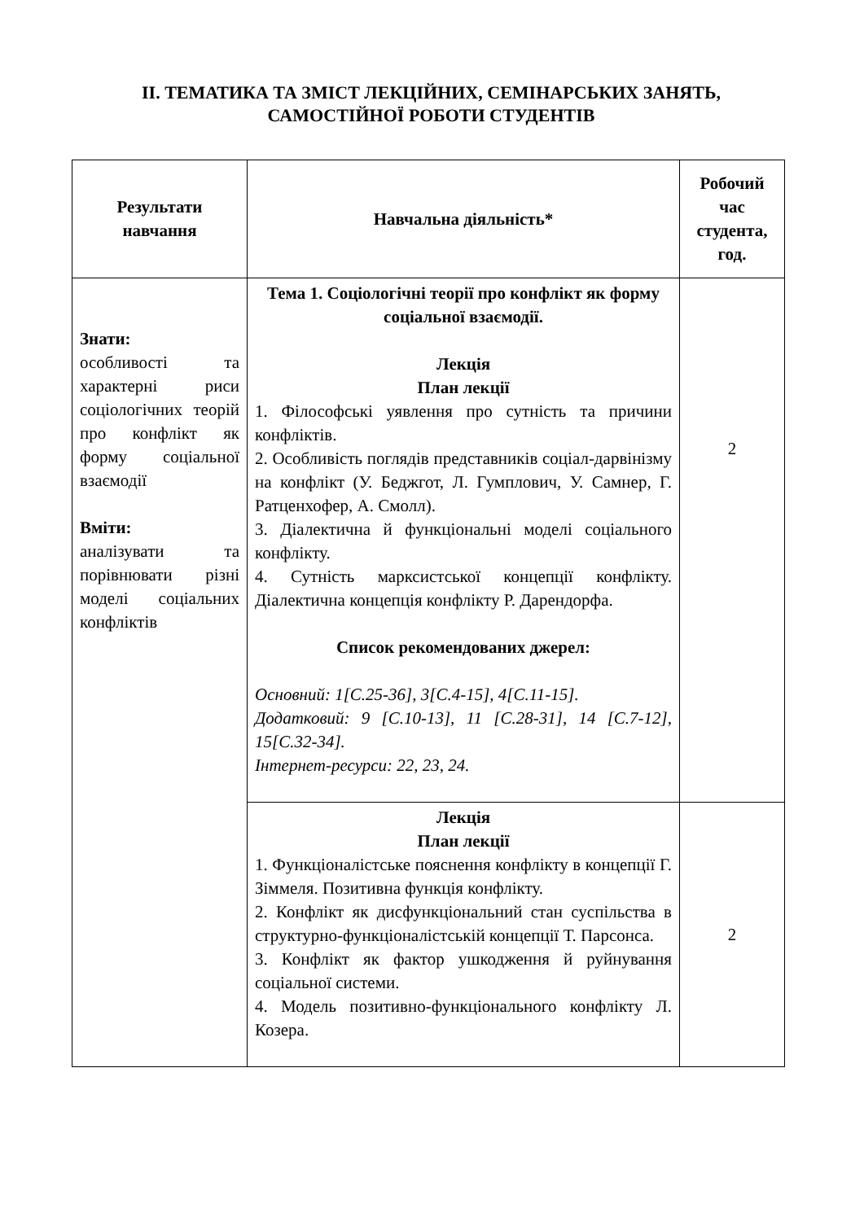ІІ. ТЕМАТИКА ТА ЗМІСТ ЛЕКЦІЙНИХ, СЕМІНАРСЬКИХ ЗАНЯТЬ,
САМОСТІЙНОЇ РОБОТИ СТУДЕНТІВ
| Результати навчання | Навчальна діяльність* | Робочий час студента, год. |
| --- | --- | --- |
| Знати: особливості та характерні риси соціологічних теорій про конфлікт як форму соціальної взаємодії Вміти: аналізувати та порівнювати різні моделі соціальних конфліктів | Тема 1. Соціологічні теорії про конфлікт як форму соціальної взаємодії. Лекція План лекції 1. Філософські уявлення про сутність та причини конфліктів. 2. Особливість поглядів представників соціал-дарвінізму на конфлікт (У. Беджгот, Л. Гумплович, У. Самнер, Г. Ратценхофер, А. Смолл). 3. Діалектична й функціональні моделі соціального конфлікту. 4. Сутність марксистської концепції конфлікту. Діалектична концепція конфлікту Р. Дарендорфа. Список рекомендованих джерел: Основний: 1[С.25-36], 3[С.4-15], 4[С.11-15]. Додатковий: 9 [С.10-13], 11 [С.28-31], 14 [С.7-12], 15[С.32-34]. Інтернет-ресурси: 22, 23, 24. | 2 |
| | Лекція План лекції 1. Функціоналістське пояснення конфлікту в концепції Г. Зіммеля. Позитивна функція конфлікту. 2. Конфлікт як дисфункціональний стан суспільства в структурно-функціоналістській концепції Т. Парсонса. 3. Конфлікт як фактор ушкодження й руйнування соціальної системи. 4. Модель позитивно-функціонального конфлікту Л. Козера. | 2 |